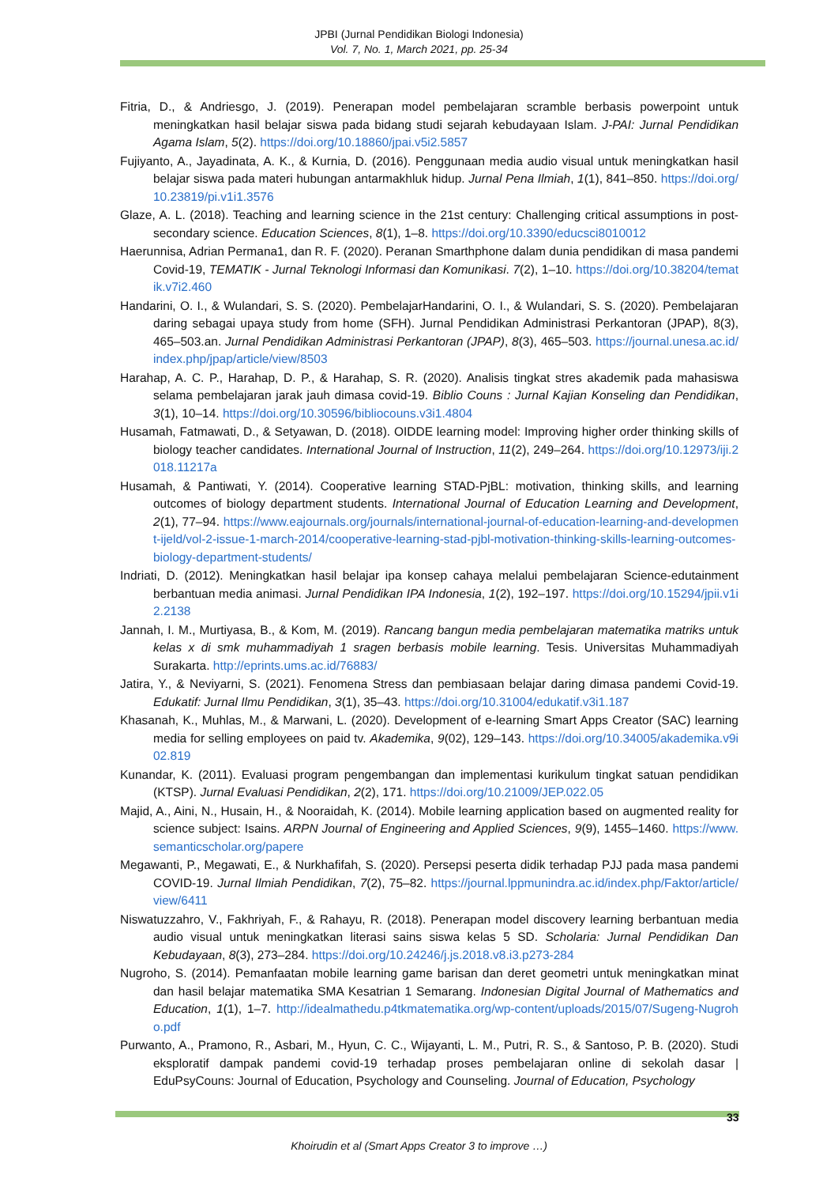JPBI (Jurnal Pendidikan Biologi Indonesia)
Vol. 7, No. 1, March 2021, pp. 25-34
Fitria, D., & Andriesgo, J. (2019). Penerapan model pembelajaran scramble berbasis powerpoint untuk meningkatkan hasil belajar siswa pada bidang studi sejarah kebudayaan Islam. J-PAI: Jurnal Pendidikan Agama Islam, 5(2). https://doi.org/10.18860/jpai.v5i2.5857
Fujiyanto, A., Jayadinata, A. K., & Kurnia, D. (2016). Penggunaan media audio visual untuk meningkatkan hasil belajar siswa pada materi hubungan antarmakhluk hidup. Jurnal Pena Ilmiah, 1(1), 841–850. https://doi.org/10.23819/pi.v1i1.3576
Glaze, A. L. (2018). Teaching and learning science in the 21st century: Challenging critical assumptions in post-secondary science. Education Sciences, 8(1), 1–8. https://doi.org/10.3390/educsci8010012
Haerunnisa, Adrian Permana1, dan R. F. (2020). Peranan Smarthphone dalam dunia pendidikan di masa pandemi Covid-19, TEMATIK - Jurnal Teknologi Informasi dan Komunikasi. 7(2), 1–10. https://doi.org/10.38204/tematik.v7i2.460
Handarini, O. I., & Wulandari, S. S. (2020). PembelajarHandarini, O. I., & Wulandari, S. S. (2020). Pembelajaran daring sebagai upaya study from home (SFH). Jurnal Pendidikan Administrasi Perkantoran (JPAP), 8(3), 465–503.an. Jurnal Pendidikan Administrasi Perkantoran (JPAP), 8(3), 465–503. https://journal.unesa.ac.id/index.php/jpap/article/view/8503
Harahap, A. C. P., Harahap, D. P., & Harahap, S. R. (2020). Analisis tingkat stres akademik pada mahasiswa selama pembelajaran jarak jauh dimasa covid-19. Biblio Couns : Jurnal Kajian Konseling dan Pendidikan, 3(1), 10–14. https://doi.org/10.30596/bibliocouns.v3i1.4804
Husamah, Fatmawati, D., & Setyawan, D. (2018). OIDDE learning model: Improving higher order thinking skills of biology teacher candidates. International Journal of Instruction, 11(2), 249–264. https://doi.org/10.12973/iji.2018.11217a
Husamah, & Pantiwati, Y. (2014). Cooperative learning STAD-PjBL: motivation, thinking skills, and learning outcomes of biology department students. International Journal of Education Learning and Development, 2(1), 77–94. https://www.eajournals.org/journals/international-journal-of-education-learning-and-development-ijeld/vol-2-issue-1-march-2014/cooperative-learning-stad-pjbl-motivation-thinking-skills-learning-outcomes-biology-department-students/
Indriati, D. (2012). Meningkatkan hasil belajar ipa konsep cahaya melalui pembelajaran Science-edutainment berbantuan media animasi. Jurnal Pendidikan IPA Indonesia, 1(2), 192–197. https://doi.org/10.15294/jpii.v1i2.2138
Jannah, I. M., Murtiyasa, B., & Kom, M. (2019). Rancang bangun media pembelajaran matematika matriks untuk kelas x di smk muhammadiyah 1 sragen berbasis mobile learning. Tesis. Universitas Muhammadiyah Surakarta. http://eprints.ums.ac.id/76883/
Jatira, Y., & Neviyarni, S. (2021). Fenomena Stress dan pembiasaan belajar daring dimasa pandemi Covid-19. Edukatif: Jurnal Ilmu Pendidikan, 3(1), 35–43. https://doi.org/10.31004/edukatif.v3i1.187
Khasanah, K., Muhlas, M., & Marwani, L. (2020). Development of e-learning Smart Apps Creator (SAC) learning media for selling employees on paid tv. Akademika, 9(02), 129–143. https://doi.org/10.34005/akademika.v9i02.819
Kunandar, K. (2011). Evaluasi program pengembangan dan implementasi kurikulum tingkat satuan pendidikan (KTSP). Jurnal Evaluasi Pendidikan, 2(2), 171. https://doi.org/10.21009/JEP.022.05
Majid, A., Aini, N., Husain, H., & Nooraidah, K. (2014). Mobile learning application based on augmented reality for science subject: Isains. ARPN Journal of Engineering and Applied Sciences, 9(9), 1455–1460. https://www.semanticscholar.org/papere
Megawanti, P., Megawati, E., & Nurkhafifah, S. (2020). Persepsi peserta didik terhadap PJJ pada masa pandemi COVID-19. Jurnal Ilmiah Pendidikan, 7(2), 75–82. https://journal.lppmunindra.ac.id/index.php/Faktor/article/view/6411
Niswatuzzahro, V., Fakhriyah, F., & Rahayu, R. (2018). Penerapan model discovery learning berbantuan media audio visual untuk meningkatkan literasi sains siswa kelas 5 SD. Scholaria: Jurnal Pendidikan Dan Kebudayaan, 8(3), 273–284. https://doi.org/10.24246/j.js.2018.v8.i3.p273-284
Nugroho, S. (2014). Pemanfaatan mobile learning game barisan dan deret geometri untuk meningkatkan minat dan hasil belajar matematika SMA Kesatrian 1 Semarang. Indonesian Digital Journal of Mathematics and Education, 1(1), 1–7. http://idealmathedu.p4tkmatematika.org/wp-content/uploads/2015/07/Sugeng-Nugroho.pdf
Purwanto, A., Pramono, R., Asbari, M., Hyun, C. C., Wijayanti, L. M., Putri, R. S., & Santoso, P. B. (2020). Studi eksploratif dampak pandemi covid-19 terhadap proses pembelajaran online di sekolah dasar | EduPsyCouns: Journal of Education, Psychology and Counseling. Journal of Education, Psychology
33
Khoirudin et al (Smart Apps Creator 3 to improve …)